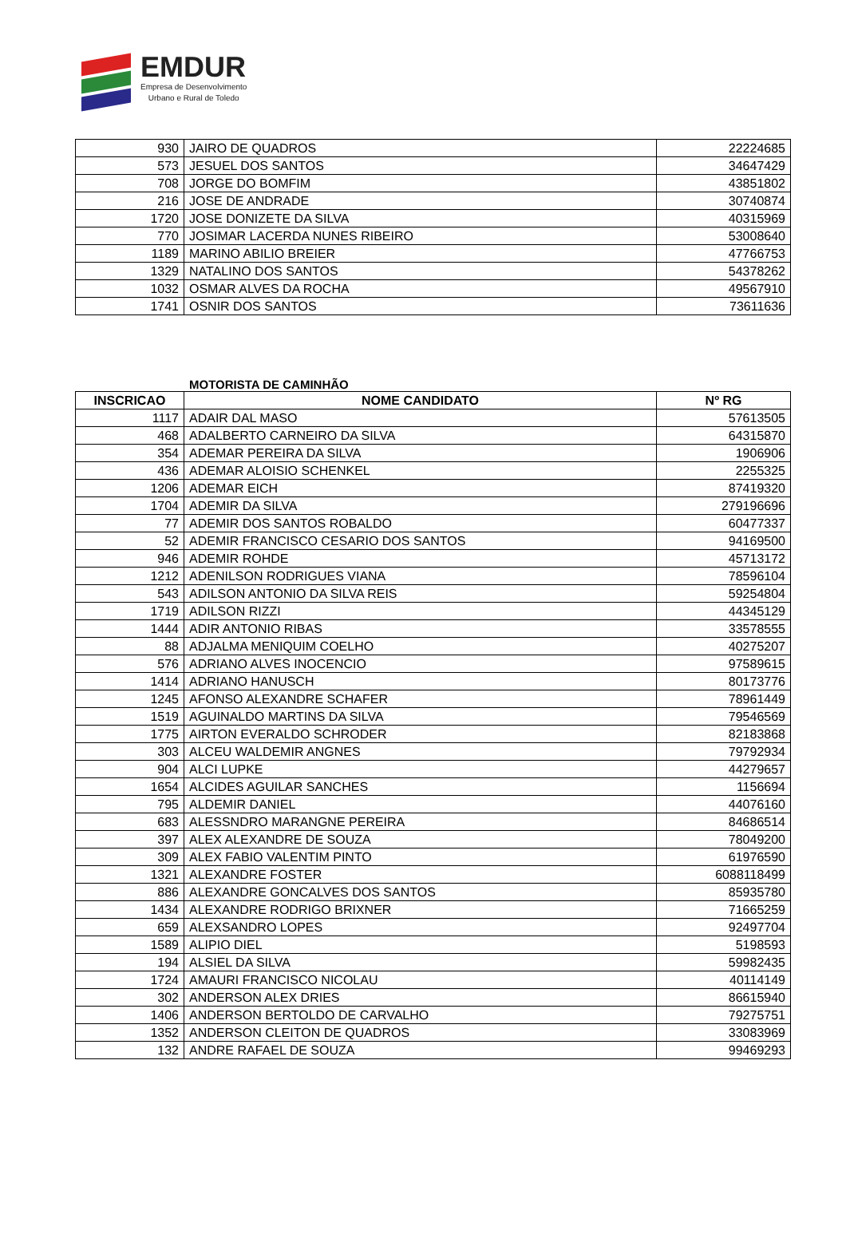EMDUR
Empresa de Desenvolvimento
Urbano e Rural de Toledo
| 930 | JAIRO DE QUADROS | 22224685 |
| 573 | JESUEL DOS SANTOS | 34647429 |
| 708 | JORGE DO BOMFIM | 43851802 |
| 216 | JOSE DE ANDRADE | 30740874 |
| 1720 | JOSE DONIZETE DA SILVA | 40315969 |
| 770 | JOSIMAR LACERDA NUNES RIBEIRO | 53008640 |
| 1189 | MARINO ABILIO BREIER | 47766753 |
| 1329 | NATALINO DOS SANTOS | 54378262 |
| 1032 | OSMAR ALVES DA ROCHA | 49567910 |
| 1741 | OSNIR DOS SANTOS | 73611636 |
MOTORISTA DE CAMINHÃO
| INSCRICAO | NOME CANDIDATO | Nº RG |
| --- | --- | --- |
| 1117 | ADAIR DAL MASO | 57613505 |
| 468 | ADALBERTO CARNEIRO DA SILVA | 64315870 |
| 354 | ADEMAR PEREIRA DA SILVA | 1906906 |
| 436 | ADEMAR ALOISIO SCHENKEL | 2255325 |
| 1206 | ADEMAR EICH | 87419320 |
| 1704 | ADEMIR DA SILVA | 279196696 |
| 77 | ADEMIR DOS SANTOS ROBALDO | 60477337 |
| 52 | ADEMIR FRANCISCO CESARIO DOS SANTOS | 94169500 |
| 946 | ADEMIR ROHDE | 45713172 |
| 1212 | ADENILSON RODRIGUES VIANA | 78596104 |
| 543 | ADILSON ANTONIO DA SILVA REIS | 59254804 |
| 1719 | ADILSON RIZZI | 44345129 |
| 1444 | ADIR ANTONIO RIBAS | 33578555 |
| 88 | ADJALMA MENIQUIM COELHO | 40275207 |
| 576 | ADRIANO ALVES INOCENCIO | 97589615 |
| 1414 | ADRIANO HANUSCH | 80173776 |
| 1245 | AFONSO ALEXANDRE SCHAFER | 78961449 |
| 1519 | AGUINALDO MARTINS DA SILVA | 79546569 |
| 1775 | AIRTON EVERALDO SCHRODER | 82183868 |
| 303 | ALCEU WALDEMIR ANGNES | 79792934 |
| 904 | ALCI LUPKE | 44279657 |
| 1654 | ALCIDES AGUILAR SANCHES | 1156694 |
| 795 | ALDEMIR DANIEL | 44076160 |
| 683 | ALESSNDRO MARANGNE PEREIRA | 84686514 |
| 397 | ALEX ALEXANDRE DE SOUZA | 78049200 |
| 309 | ALEX FABIO VALENTIM PINTO | 61976590 |
| 1321 | ALEXANDRE FOSTER | 6088118499 |
| 886 | ALEXANDRE GONCALVES DOS SANTOS | 85935780 |
| 1434 | ALEXANDRE RODRIGO BRIXNER | 71665259 |
| 659 | ALEXSANDRO LOPES | 92497704 |
| 1589 | ALIPIO DIEL | 5198593 |
| 194 | ALSIEL DA SILVA | 59982435 |
| 1724 | AMAURI FRANCISCO NICOLAU | 40114149 |
| 302 | ANDERSON ALEX DRIES | 86615940 |
| 1406 | ANDERSON BERTOLDO DE CARVALHO | 79275751 |
| 1352 | ANDERSON CLEITON DE QUADROS | 33083969 |
| 132 | ANDRE RAFAEL DE SOUZA | 99469293 |